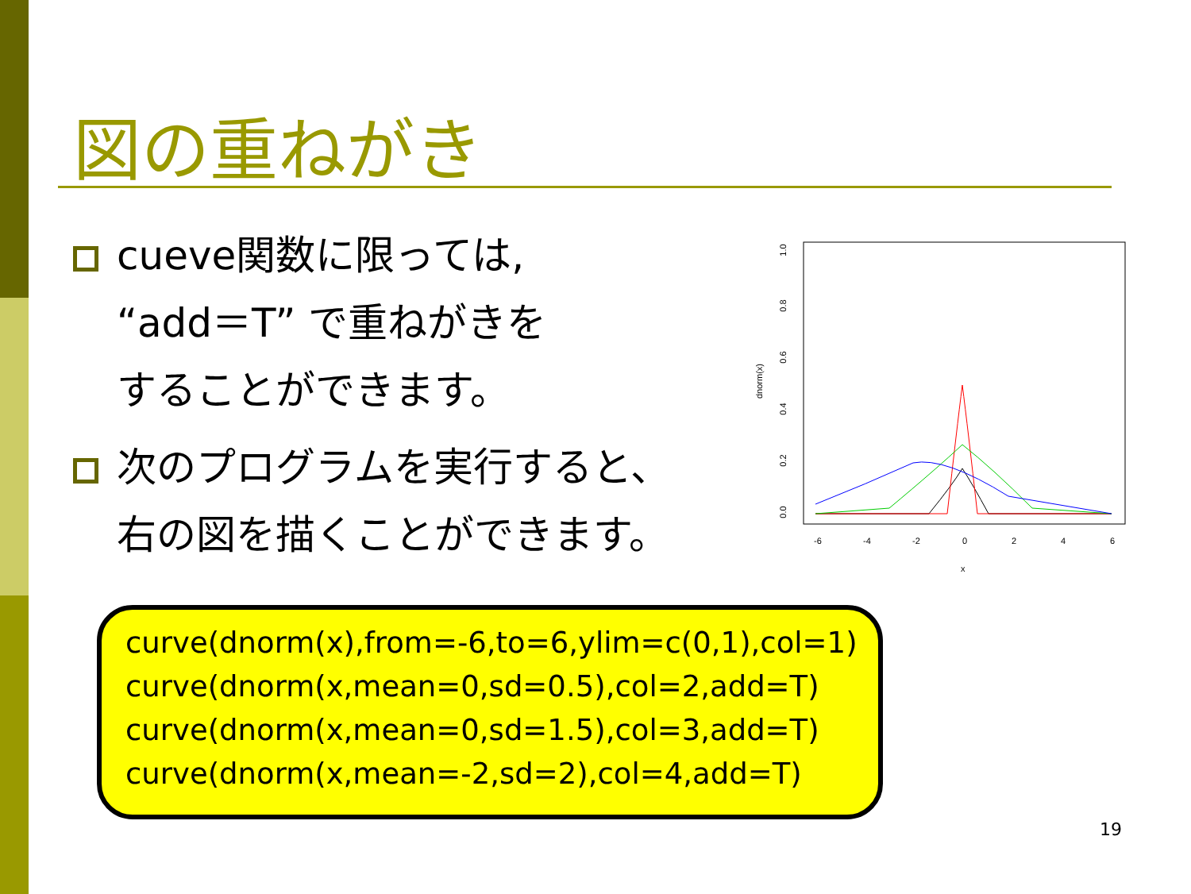図の重ねがき
cueve関数に限っては,
“add＝T” で重ねがきを
することができます。
次のプログラムを実行すると、
右の図を描くことができます。
1.0
0.8
0.6
0.4
0.2
0.0
dnorm(x)
-6
-4
-2
0
2
4
6
x
curve(dnorm(x),from=-6,to=6,ylim=c(0,1),col=1)
curve(dnorm(x,mean=0,sd=0.5),col=2,add=T)
curve(dnorm(x,mean=0,sd=1.5),col=3,add=T)
curve(dnorm(x,mean=-2,sd=2),col=4,add=T)
19